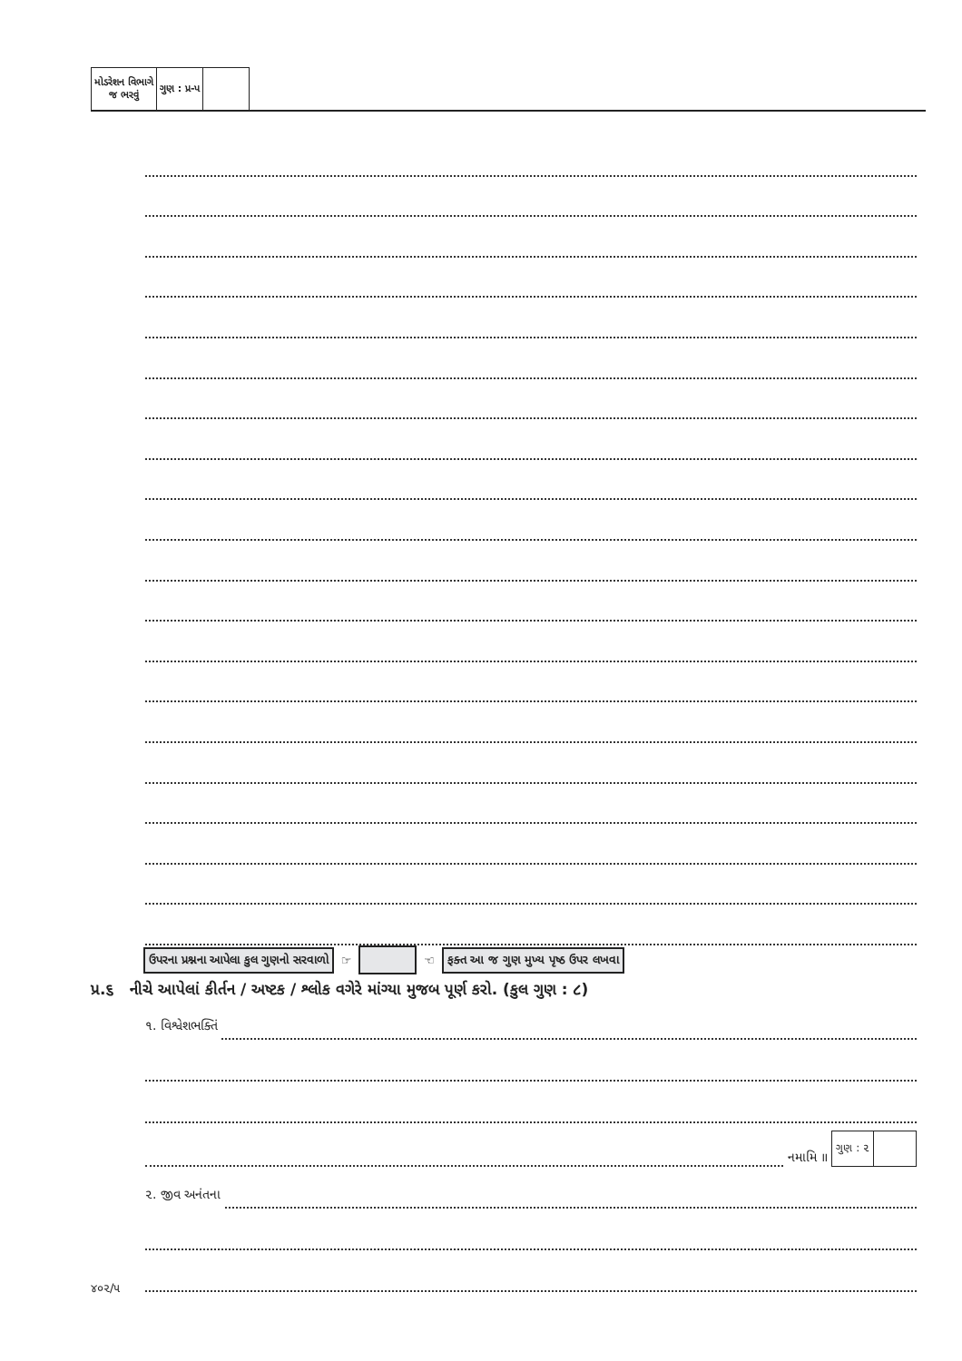| મોડરેશન વિભાગે જ ભરવું | ગુણ : પ્ર-પ | |
ઉપરના પ્રશ્નના આપેલા કુલ ગુણનો સરવાળો ☞ ☜ ફક્ત આ જ ગુણ મુખ્ય પૃષ્ઠ ઉપર લખવા
પ્ર.૬ નીચે આપેલાં કીર્તન / અષ્ટક / શ્લોક વગેરે માંગ્યા મુજબ પૂર્ણ કરો. (કુલ ગુણ : ૮)
૧. વિશ્વેશભક્તિં
નમામિ ॥
| ગુણ : ૨ | |
૨. જીવ અનંતના
૪૦૨/૫